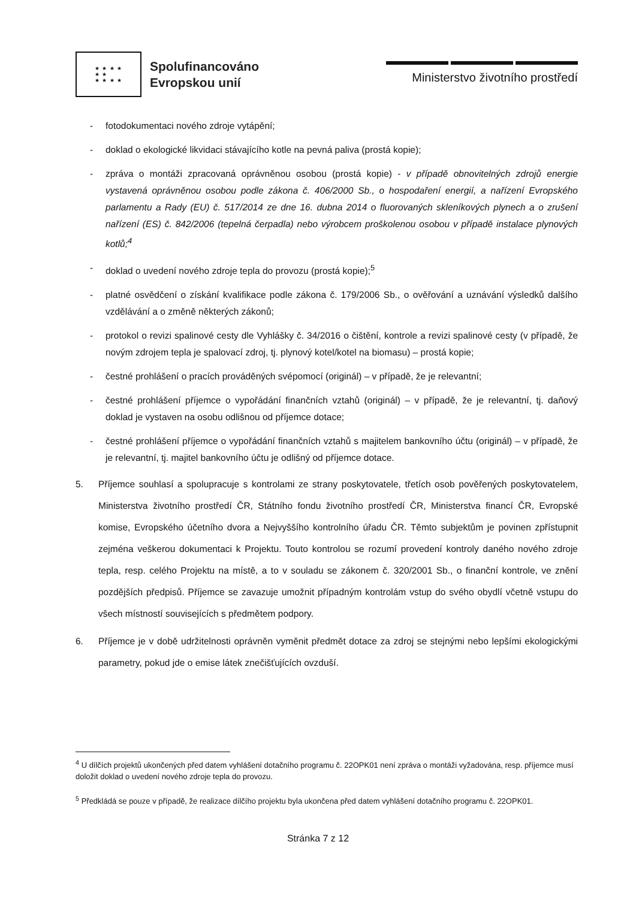★ ★ ★ ★
★ ★
★ ★ ★ ★
Spolufinancováno
Evropskou unií
Ministerstvo životního prostředí
- fotodokumentaci nového zdroje vytápění;
- doklad o ekologické likvidaci stávajícího kotle na pevná paliva (prostá kopie);
- zpráva o montáži zpracovaná oprávněnou osobou (prostá kopie) - v případě obnovitelných zdrojů energie vystavená oprávněnou osobou podle zákona č. 406/2000 Sb., o hospodaření energií, a nařízení Evropského parlamentu a Rady (EU) č. 517/2014 ze dne 16. dubna 2014 o fluorovaných skleníkových plynech a o zrušení nařízení (ES) č. 842/2006 (tepelná čerpadla) nebo výrobcem proškolenou osobou v případě instalace plynových kotlů;<sup>4</sup>
- doklad o uvedení nového zdroje tepla do provozu (prostá kopie);<sup>5</sup>
- platné osvědčení o získání kvalifikace podle zákona č. 179/2006 Sb., o ověřování a uznávání výsledků dalšího vzdělávání a o změně některých zákonů;
- protokol o revizi spalinové cesty dle Vyhlášky č. 34/2016 o čištění, kontrole a revizi spalinové cesty (v případě, že novým zdrojem tepla je spalovací zdroj, tj. plynový kotel/kotel na biomasu) – prostá kopie;
- čestné prohlášení o pracích prováděných svépomocí (originál) – v případě, že je relevantní;
- čestné prohlášení příjemce o vypořádání finančních vztahů (originál) – v případě, že je relevantní, tj. daňový doklad je vystaven na osobu odlišnou od příjemce dotace;
- čestné prohlášení příjemce o vypořádání finančních vztahů s majitelem bankovního účtu (originál) – v případě, že je relevantní, tj. majitel bankovního účtu je odlišný od příjemce dotace.
5. Příjemce souhlasí a spolupracuje s kontrolami ze strany poskytovatele, třetích osob pověřených poskytovatelem, Ministerstva životního prostředí ČR, Státního fondu životního prostředí ČR, Ministerstva financí ČR, Evropské komise, Evropského účetního dvora a Nejvyššího kontrolního úřadu ČR. Těmto subjektům je povinen zpřístupnit zejména veškerou dokumentaci k Projektu. Touto kontrolou se rozumí provedení kontroly daného nového zdroje tepla, resp. celého Projektu na místě, a to v souladu se zákonem č. 320/2001 Sb., o finanční kontrole, ve znění pozdějších předpisů. Příjemce se zavazuje umožnit případným kontrolám vstup do svého obydlí včetně vstupu do všech místností souvisejících s předmětem podpory.
6. Příjemce je v době udržitelnosti oprávněn vyměnit předmět dotace za zdroj se stejnými nebo lepšími ekologickými parametry, pokud jde o emise látek znečišťujících ovzduší.
<sup>4</sup> U dílčích projektů ukončených před datem vyhlášení dotačního programu č. 22OPK01 není zpráva o montáži vyžadována, resp. příjemce musí doložit doklad o uvedení nového zdroje tepla do provozu.
<sup>5</sup> Předkládá se pouze v případě, že realizace dílčího projektu byla ukončena před datem vyhlášení dotačního programu č. 22OPK01.
Stránka 7 z 12